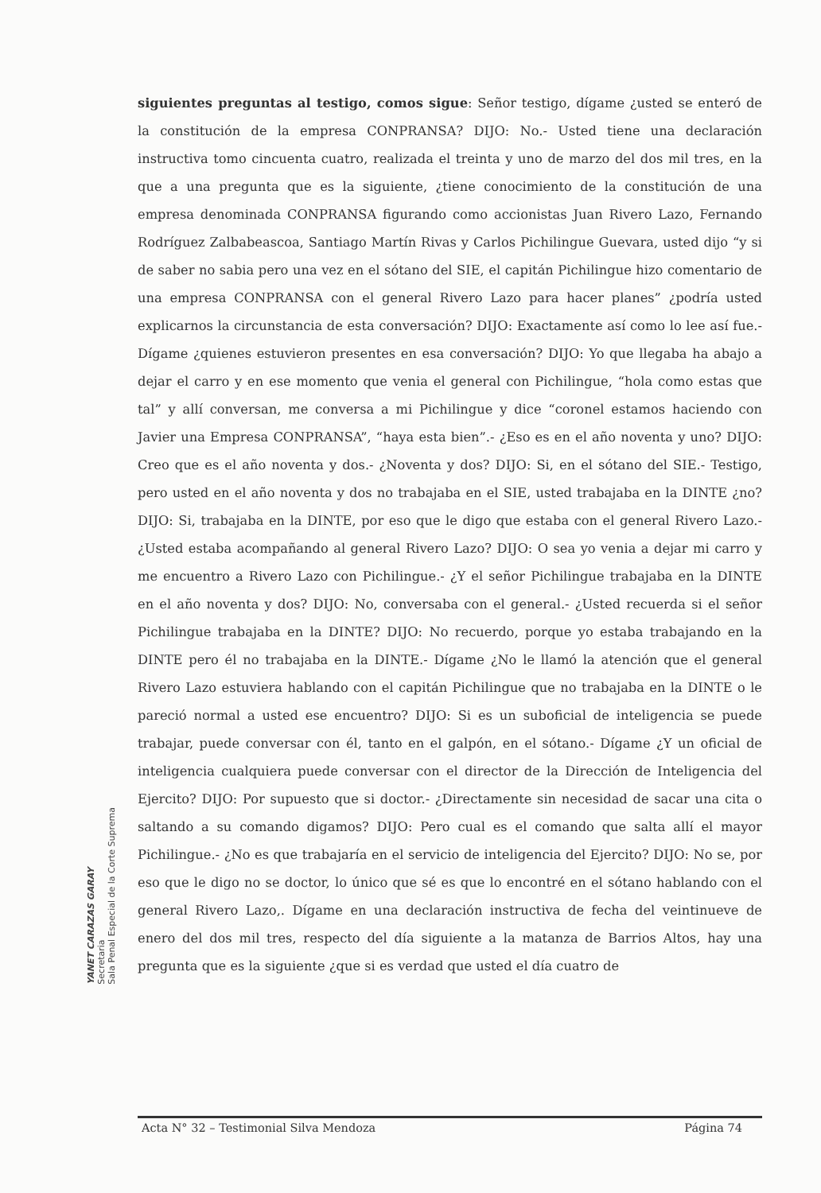siguientes preguntas al testigo, comos sigue: Señor testigo, dígame ¿usted se enteró de la constitución de la empresa CONPRANSA? DIJO: No.- Usted tiene una declaración instructiva tomo cincuenta cuatro, realizada el treinta y uno de marzo del dos mil tres, en la que a una pregunta que es la siguiente, ¿tiene conocimiento de la constitución de una empresa denominada CONPRANSA figurando como accionistas Juan Rivero Lazo, Fernando Rodríguez Zalbabeascoa, Santiago Martín Rivas y Carlos Pichilingue Guevara, usted dijo “y si de saber no sabia pero una vez en el sótano del SIE, el capitán Pichilingue hizo comentario de una empresa CONPRANSA con el general Rivero Lazo para hacer planes” ¿podría usted explicarnos la circunstancia de esta conversación? DIJO: Exactamente así como lo lee así fue.- Dígame ¿quienes estuvieron presentes en esa conversación? DIJO: Yo que llegaba ha abajo a dejar el carro y en ese momento que venia el general con Pichilingue, “hola como estas que tal” y allí conversan, me conversa a mi Pichilingue y dice “coronel estamos haciendo con Javier una Empresa CONPRANSA”, “haya esta bien”.- ¿Eso es en el año noventa y uno? DIJO: Creo que es el año noventa y dos.- ¿Noventa y dos? DIJO: Si, en el sótano del SIE.- Testigo, pero usted en el año noventa y dos no trabajaba en el SIE, usted trabajaba en la DINTE ¿no? DIJO: Si, trabajaba en la DINTE, por eso que le digo que estaba con el general Rivero Lazo.- ¿Usted estaba acompañando al general Rivero Lazo? DIJO: O sea yo venia a dejar mi carro y me encuentro a Rivero Lazo con Pichilingue.- ¿Y el señor Pichilingue trabajaba en la DINTE en el año noventa y dos? DIJO: No, conversaba con el general.- ¿Usted recuerda si el señor Pichilingue trabajaba en la DINTE? DIJO: No recuerdo, porque yo estaba trabajando en la DINTE pero él no trabajaba en la DINTE.- Dígame ¿No le llamó la atención que el general Rivero Lazo estuviera hablando con el capitán Pichilingue que no trabajaba en la DINTE o le pareció normal a usted ese encuentro? DIJO: Si es un suboficial de inteligencia se puede trabajar, puede conversar con él, tanto en el galpón, en el sótano.- Dígame ¿Y un oficial de inteligencia cualquiera puede conversar con el director de la Dirección de Inteligencia del Ejercito? DIJO: Por supuesto que si doctor.- ¿Directamente sin necesidad de sacar una cita o saltando a su comando digamos? DIJO: Pero cual es el comando que salta allí el mayor Pichilingue.- ¿No es que trabajaría en el servicio de inteligencia del Ejercito? DIJO: No se, por eso que le digo no se doctor, lo único que sé es que lo encontré en el sótano hablando con el general Rivero Lazo,. Dígame en una declaración instructiva de fecha del veintinueve de enero del dos mil tres, respecto del día siguiente a la matanza de Barrios Altos, hay una pregunta que es la siguiente ¿que si es verdad que usted el día cuatro de
YANET CARAZAS GARAY
Secretaria
Sala Penal Especial de la Corte Suprema
Acta N° 32 – Testimonial Silva Mendoza Página 74